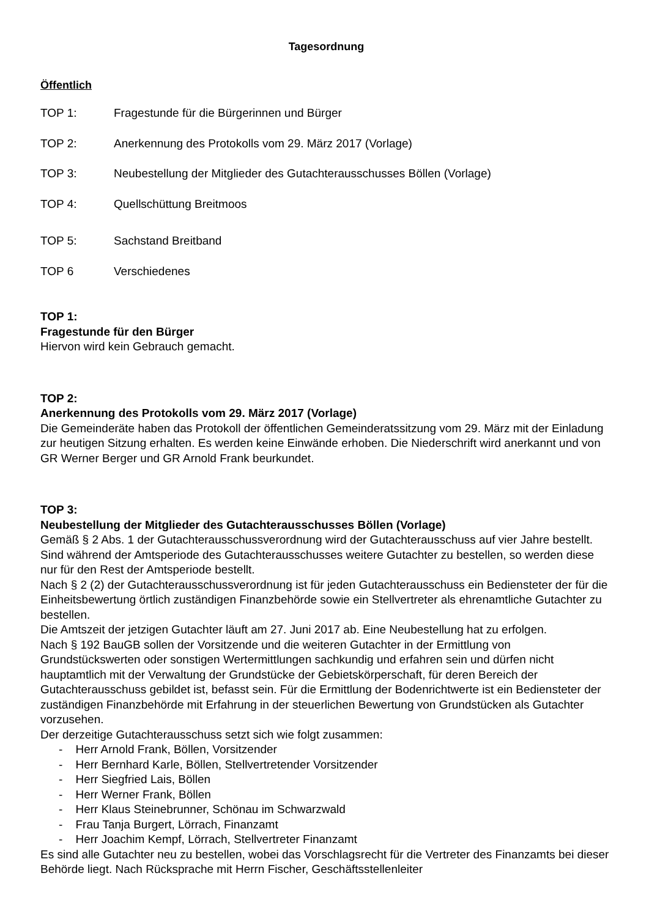Tagesordnung
Öffentlich
TOP 1: Fragestunde für die Bürgerinnen und Bürger
TOP 2: Anerkennung des Protokolls vom 29. März 2017 (Vorlage)
TOP 3: Neubestellung der Mitglieder des Gutachterausschusses Böllen (Vorlage)
TOP 4: Quellschüttung Breitmoos
TOP 5: Sachstand Breitband
TOP 6 Verschiedenes
TOP 1:
Fragestunde für den Bürger
Hiervon wird kein Gebrauch gemacht.
TOP 2:
Anerkennung des Protokolls vom 29. März 2017 (Vorlage)
Die Gemeinderäte haben das Protokoll der öffentlichen Gemeinderatssitzung vom 29. März mit der Einladung zur heutigen Sitzung erhalten. Es werden keine Einwände erhoben. Die Niederschrift wird anerkannt und von GR Werner Berger und GR Arnold Frank beurkundet.
TOP 3:
Neubestellung der Mitglieder des Gutachterausschusses Böllen (Vorlage)
Gemäß § 2 Abs. 1 der Gutachterausschussverordnung wird der Gutachterausschuss auf vier Jahre bestellt. Sind während der Amtsperiode des Gutachterausschusses weitere Gutachter zu bestellen, so werden diese nur für den Rest der Amtsperiode bestellt.
Nach § 2 (2) der Gutachterausschussverordnung ist für jeden Gutachterausschuss ein Bediensteter der für die Einheitsbewertung örtlich zuständigen Finanzbehörde sowie ein Stellvertreter als ehrenamtliche Gutachter zu bestellen.
Die Amtszeit der jetzigen Gutachter läuft am 27. Juni 2017 ab. Eine Neubestellung hat zu erfolgen.
Nach § 192 BauGB sollen der Vorsitzende und die weiteren Gutachter in der Ermittlung von Grundstückswerten oder sonstigen Wertermittlungen sachkundig und erfahren sein und dürfen nicht hauptamtlich mit der Verwaltung der Grundstücke der Gebietskörperschaft, für deren Bereich der Gutachterausschuss gebildet ist, befasst sein. Für die Ermittlung der Bodenrichtwerte ist ein Bediensteter der zuständigen Finanzbehörde mit Erfahrung in der steuerlichen Bewertung von Grundstücken als Gutachter vorzusehen.
Der derzeitige Gutachterausschuss setzt sich wie folgt zusammen:
- Herr Arnold Frank, Böllen, Vorsitzender
- Herr Bernhard Karle, Böllen, Stellvertretender Vorsitzender
- Herr Siegfried Lais, Böllen
- Herr Werner Frank, Böllen
- Herr Klaus Steinebrunner, Schönau im Schwarzwald
- Frau Tanja Burgert, Lörrach, Finanzamt
- Herr Joachim Kempf, Lörrach, Stellvertreter Finanzamt
Es sind alle Gutachter neu zu bestellen, wobei das Vorschlagsrecht für die Vertreter des Finanzamts bei dieser Behörde liegt. Nach Rücksprache mit Herrn Fischer, Geschäftsstellenleiter